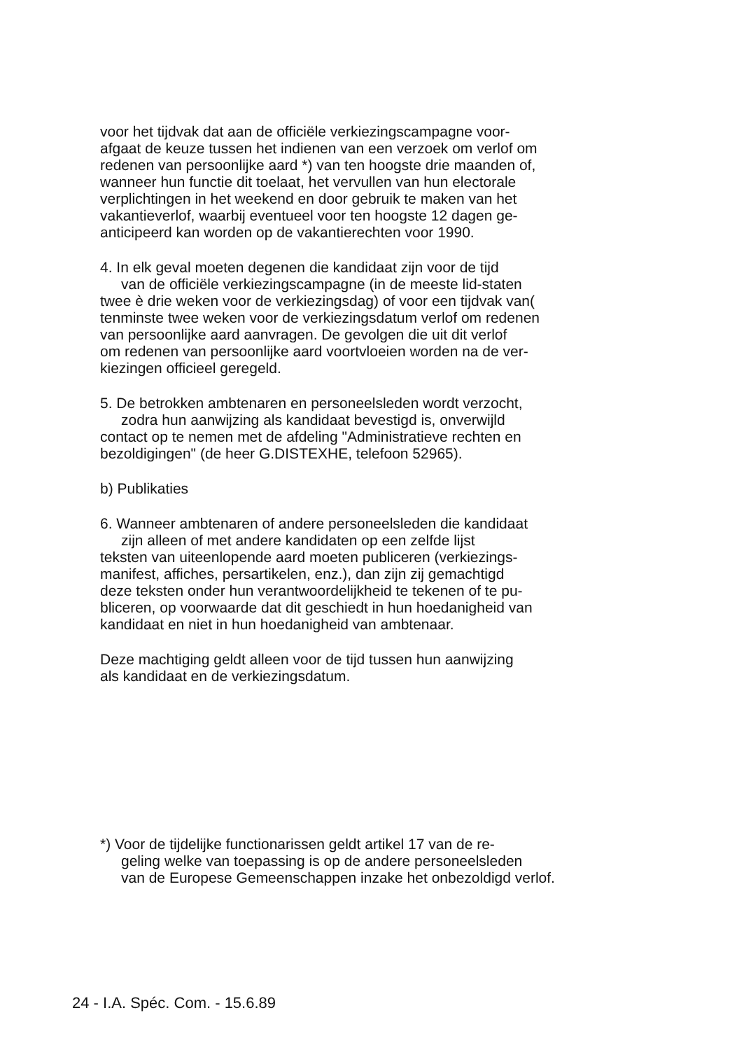voor het tijdvak dat aan de officiële verkiezingscampagne voor-
afgaat de keuze tussen het indienen van een verzoek om verlof om
redenen van persoonlijke aard *) van ten hoogste drie maanden of,
wanneer hun functie dit toelaat, het vervullen van hun electorale
verplichtingen in het weekend en door gebruik te maken van het
vakantieverlof, waarbij eventueel voor ten hoogste 12 dagen ge-
anticipeerd kan worden op de vakantierechten voor 1990.
4. In elk geval moeten degenen die kandidaat zijn voor de tijd
van de officiële verkiezingscampagne (in de meeste lid-staten
twee è drie weken voor de verkiezingsdag) of voor een tijdvak van(
tenminste twee weken voor de verkiezingsdatum verlof om redenen
van persoonlijke aard aanvragen. De gevolgen die uit dit verlof
om redenen van persoonlijke aard voortvloeien worden na de ver-
kiezingen officieel geregeld.
5. De betrokken ambtenaren en personeelsleden wordt verzocht,
zodra hun aanwijzing als kandidaat bevestigd is, onverwijld
contact op te nemen met de afdeling "Administratieve rechten en
bezoldigingen" (de heer G.DISTEXHE, telefoon 52965).
b) Publikaties
6. Wanneer ambtenaren of andere personeelsleden die kandidaat
zijn alleen of met andere kandidaten op een zelfde lijst
teksten van uiteenlopende aard moeten publiceren (verkiezings-
manifest, affiches, persartikelen, enz.), dan zijn zij gemachtigd
deze teksten onder hun verantwoordelijkheid te tekenen of te pu-
bliceren, op voorwaarde dat dit geschiedt in hun hoedanigheid van
kandidaat en niet in hun hoedanigheid van ambtenaar.
Deze machtiging geldt alleen voor de tijd tussen hun aanwijzing
als kandidaat en de verkiezingsdatum.
*) Voor de tijdelijke functionarissen geldt artikel 17 van de re-
geling welke van toepassing is op de andere personeelsleden
van de Europese Gemeenschappen inzake het onbezoldigd verlof.
24 - I.A. Spéc. Com. - 15.6.89